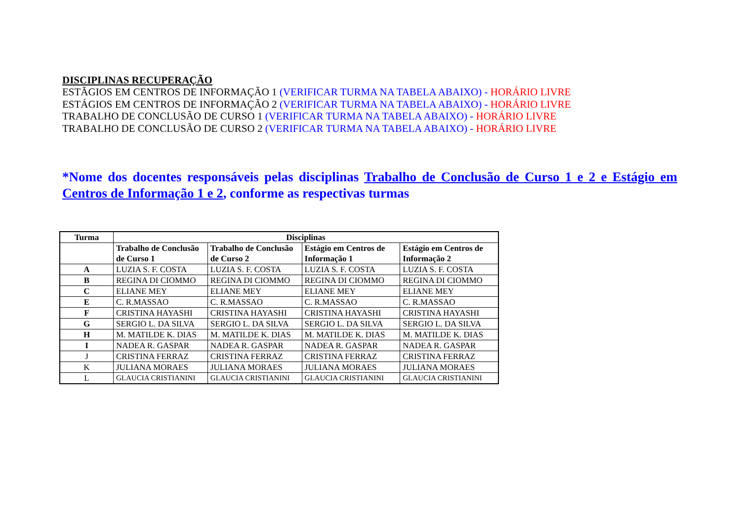DISCIPLINAS RECUPERAÇÃO
ESTÃGIOS EM CENTROS DE INFORMAÇÃO 1 (VERIFICAR TURMA NA TABELA ABAIXO) - HORÁRIO LIVRE
ESTÁGIOS EM CENTROS DE INFORMAÇÃO 2 (VERIFICAR TURMA NA TABELA ABAIXO) - HORÁRIO LIVRE
TRABALHO DE CONCLUSÃO DE CURSO 1 (VERIFICAR TURMA NA TABELA ABAIXO) - HORÁRIO LIVRE
TRABALHO DE CONCLUSÃO DE CURSO 2 (VERIFICAR TURMA NA TABELA ABAIXO) - HORÁRIO LIVRE
*Nome dos docentes responsáveis pelas disciplinas Trabalho de Conclusão de Curso 1 e 2 e Estágio em Centros de Informação 1 e 2, conforme as respectivas turmas
| Turma | Disciplinas | | | |
| --- | --- | --- | --- | --- |
| | Trabalho de Conclusão de Curso 1 | Trabalho de Conclusão de Curso 2 | Estágio em Centros de Informação 1 | Estágio em Centros de Informação 2 |
| A | LUZIA S. F. COSTA | LUZIA S. F. COSTA | LUZIA S. F. COSTA | LUZIA S. F. COSTA |
| B | REGINA DI CIOMMO | REGINA DI CIOMMO | REGINA DI CIOMMO | REGINA DI CIOMMO |
| C | ELIANE MEY | ELIANE MEY | ELIANE MEY | ELIANE MEY |
| E | C. R.MASSAO | C. R.MASSAO | C. R.MASSAO | C. R.MASSAO |
| F | CRISTINA HAYASHI | CRISTINA HAYASHI | CRISTINA HAYASHI | CRISTINA HAYASHI |
| G | SERGIO L. DA SILVA | SERGIO L. DA SILVA | SERGIO L. DA SILVA | SERGIO L. DA SILVA |
| H | M. MATILDE K. DIAS | M. MATILDE K. DIAS | M. MATILDE K. DIAS | M. MATILDE K. DIAS |
| I | NADEA R. GASPAR | NADEA R. GASPAR | NADEA R. GASPAR | NADEA R. GASPAR |
| J | CRISTINA FERRAZ | CRISTINA FERRAZ | CRISTINA FERRAZ | CRISTINA FERRAZ |
| K | JULIANA MORAES | JULIANA MORAES | JULIANA MORAES | JULIANA MORAES |
| L | GLAUCIA CRISTIANINI | GLAUCIA CRISTIANINI | GLAUCIA CRISTIANINI | GLAUCIA CRISTIANINI |